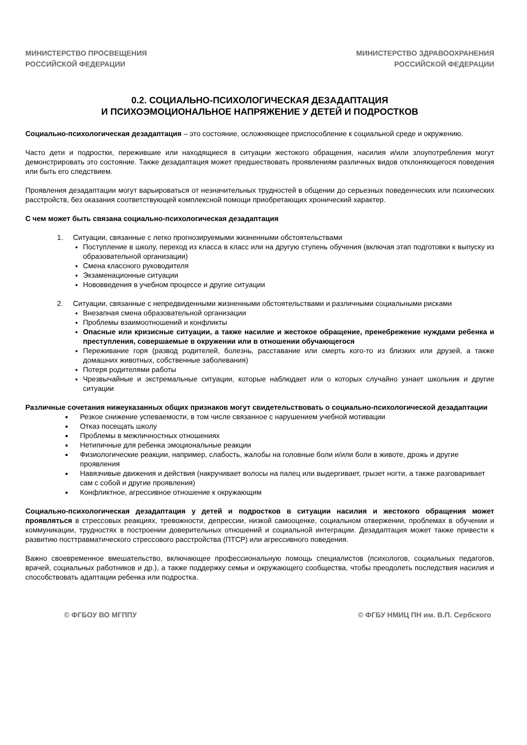МИНИСТЕРСТВО ПРОСВЕЩЕНИЯ
РОССИЙСКОЙ ФЕДЕРАЦИИ
МИНИСТЕРСТВО ЗДРАВООХРАНЕНИЯ
РОССИЙСКОЙ ФЕДЕРАЦИИ
0.2. СОЦИАЛЬНО-ПСИХОЛОГИЧЕСКАЯ ДЕЗАДАПТАЦИЯ
И ПСИХОЭМОЦИОНАЛЬНОЕ НАПРЯЖЕНИЕ У ДЕТЕЙ И ПОДРОСТКОВ
Социально-психологическая дезадаптация – это состояние, осложняющее приспособление к социальной среде и окружению.
Часто дети и подростки, пережившие или находящиеся в ситуации жестокого обращения, насилия и/или злоупотребления могут демонстрировать это состояние. Также дезадаптация может предшествовать проявлениям различных видов отклоняющегося поведения или быть его следствием.
Проявления дезадаптации могут варьироваться от незначительных трудностей в общении до серьезных поведенческих или психических расстройств, без оказания соответствующей комплексной помощи приобретающих хронический характер.
С чем может быть связана социально-психологическая дезадаптация
1. Ситуации, связанные с легко прогнозируемыми жизненными обстоятельствами
Поступление в школу, переход из класса в класс или на другую ступень обучения (включая этап подготовки к выпуску из образовательной организации)
Смена классного руководителя
Экзаменационные ситуации
Нововведения в учебном процессе и другие ситуации
2. Ситуации, связанные с непредвиденными жизненными обстоятельствами и различными социальными рисками
Внезапная смена образовательной организации
Проблемы взаимоотношений и конфликты
Опасные или кризисные ситуации, а также насилие и жестокое обращение, пренебрежение нуждами ребенка и преступления, совершаемые в окружении или в отношении обучающегося
Переживание горя (развод родителей, болезнь, расставание или смерть кого-то из близких или друзей, а также домашних животных, собственные заболевания)
Потеря родителями работы
Чрезвычайные и экстремальные ситуации, которые наблюдает или о которых случайно узнает школьник и другие ситуации
Различные сочетания нижеуказанных общих признаков могут свидетельствовать о социально-психологической дезадаптации
Резкое снижение успеваемости, в том числе связанное с нарушением учебной мотивации
Отказ посещать школу
Проблемы в межличностных отношениях
Нетипичные для ребенка эмоциональные реакции
Физиологические реакции, например, слабость, жалобы на головные боли и/или боли в животе, дрожь и другие проявления
Навязчивые движения и действия (накручивает волосы на палец или выдергивает, грызет ногти, а также разговаривает сам с собой и другие проявления)
Конфликтное, агрессивное отношение к окружающим
Социально-психологическая дезадаптация у детей и подростков в ситуации насилия и жестокого обращения может проявляться в стрессовых реакциях, тревожности, депрессии, низкой самооценке, социальном отвержении, проблемах в обучении и коммуникации, трудностях в построении доверительных отношений и социальной интеграции. Дезадаптация может также привести к развитию посттравматического стрессового расстройства (ПТСР) или агрессивного поведения.
Важно своевременное вмешательство, включающее профессиональную помощь специалистов (психологов, социальных педагогов, врачей, социальных работников и др.), а также поддержку семьи и окружающего сообщества, чтобы преодолеть последствия насилия и способствовать адаптации ребенка или подростка.
© ФГБОУ ВО МГППУ © ФГБУ НМИЦ ПН им. В.П. Сербского